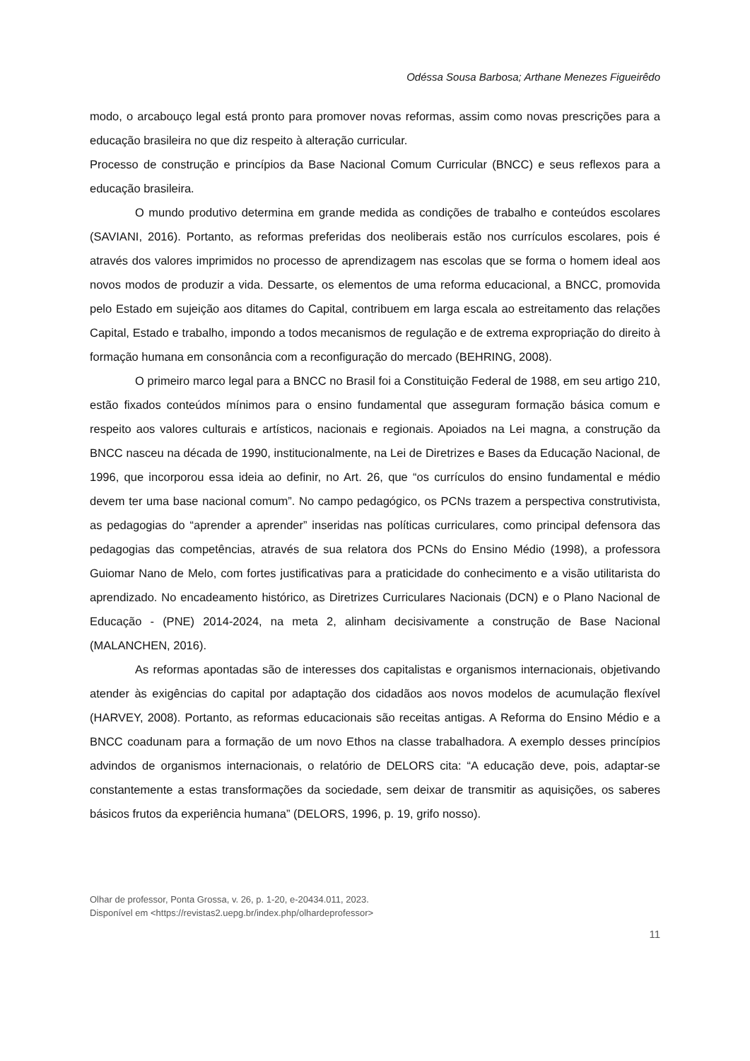Odéssa Sousa Barbosa; Arthane Menezes Figueirêdo
modo, o arcabouço legal está pronto para promover novas reformas, assim como novas prescrições para a educação brasileira no que diz respeito à alteração curricular.
Processo de construção e princípios da Base Nacional Comum Curricular (BNCC) e seus reflexos para a educação brasileira.
O mundo produtivo determina em grande medida as condições de trabalho e conteúdos escolares (SAVIANI, 2016). Portanto, as reformas preferidas dos neoliberais estão nos currículos escolares, pois é através dos valores imprimidos no processo de aprendizagem nas escolas que se forma o homem ideal aos novos modos de produzir a vida. Dessarte, os elementos de uma reforma educacional, a BNCC, promovida pelo Estado em sujeição aos ditames do Capital, contribuem em larga escala ao estreitamento das relações Capital, Estado e trabalho, impondo a todos mecanismos de regulação e de extrema expropriação do direito à formação humana em consonância com a reconfiguração do mercado (BEHRING, 2008).
O primeiro marco legal para a BNCC no Brasil foi a Constituição Federal de 1988, em seu artigo 210, estão fixados conteúdos mínimos para o ensino fundamental que asseguram formação básica comum e respeito aos valores culturais e artísticos, nacionais e regionais. Apoiados na Lei magna, a construção da BNCC nasceu na década de 1990, institucionalmente, na Lei de Diretrizes e Bases da Educação Nacional, de 1996, que incorporou essa ideia ao definir, no Art. 26, que “os currículos do ensino fundamental e médio devem ter uma base nacional comum”. No campo pedagógico, os PCNs trazem a perspectiva construtivista, as pedagogias do “aprender a aprender” inseridas nas políticas curriculares, como principal defensora das pedagogias das competências, através de sua relatora dos PCNs do Ensino Médio (1998), a professora Guiomar Nano de Melo, com fortes justificativas para a praticidade do conhecimento e a visão utilitarista do aprendizado. No encadeamento histórico, as Diretrizes Curriculares Nacionais (DCN) e o Plano Nacional de Educação - (PNE) 2014-2024, na meta 2, alinham decisivamente a construção de Base Nacional (MALANCHEN, 2016).
As reformas apontadas são de interesses dos capitalistas e organismos internacionais, objetivando atender às exigências do capital por adaptação dos cidadãos aos novos modelos de acumulação flexível (HARVEY, 2008). Portanto, as reformas educacionais são receitas antigas. A Reforma do Ensino Médio e a BNCC coadunam para a formação de um novo Ethos na classe trabalhadora. A exemplo desses princípios advindos de organismos internacionais, o relatório de DELORS cita: “A educação deve, pois, adaptar-se constantemente a estas transformações da sociedade, sem deixar de transmitir as aquisições, os saberes básicos frutos da experiência humana” (DELORS, 1996, p. 19, grifo nosso).
Olhar de professor, Ponta Grossa, v. 26, p. 1-20, e-20434.011, 2023.
Disponível em <https://revistas2.uepg.br/index.php/olhardeprofessor>
11